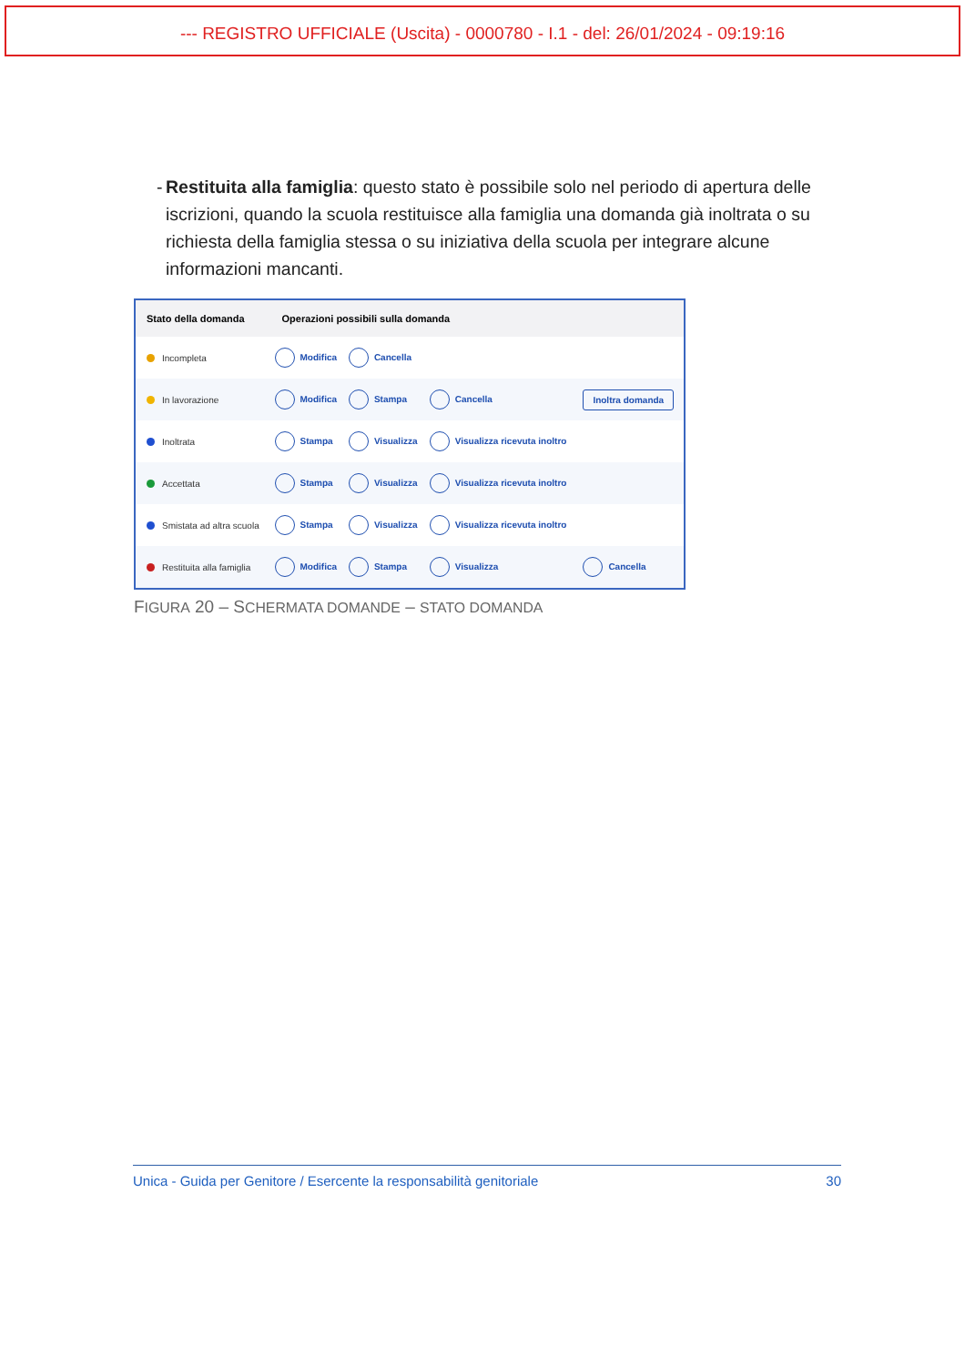--- REGISTRO UFFICIALE (Uscita) - 0000780 - I.1 - del: 26/01/2024 - 09:19:16
- Restituita alla famiglia: questo stato è possibile solo nel periodo di apertura delle iscrizioni, quando la scuola restituisce alla famiglia una domanda già inoltrata o su richiesta della famiglia stessa o su iniziativa della scuola per integrare alcune informazioni mancanti.
| Stato della domanda | Operazioni possibili sulla domanda | | | |
| --- | --- | --- | --- | --- |
| Incompleta | Modifica | Cancella | | |
| In lavorazione | Modifica | Stampa | Cancella | Inoltra domanda |
| Inoltrata | Stampa | Visualizza | Visualizza ricevuta inoltro | |
| Accettata | Stampa | Visualizza | Visualizza ricevuta inoltro | |
| Smistata ad altra scuola | Stampa | Visualizza | Visualizza ricevuta inoltro | |
| Restituita alla famiglia | Modifica | Stampa | Visualizza | Cancella |
FIGURA 20 – SCHERMATA DOMANDE – STATO DOMANDA
Unica - Guida per Genitore / Esercente la responsabilità genitoriale 30